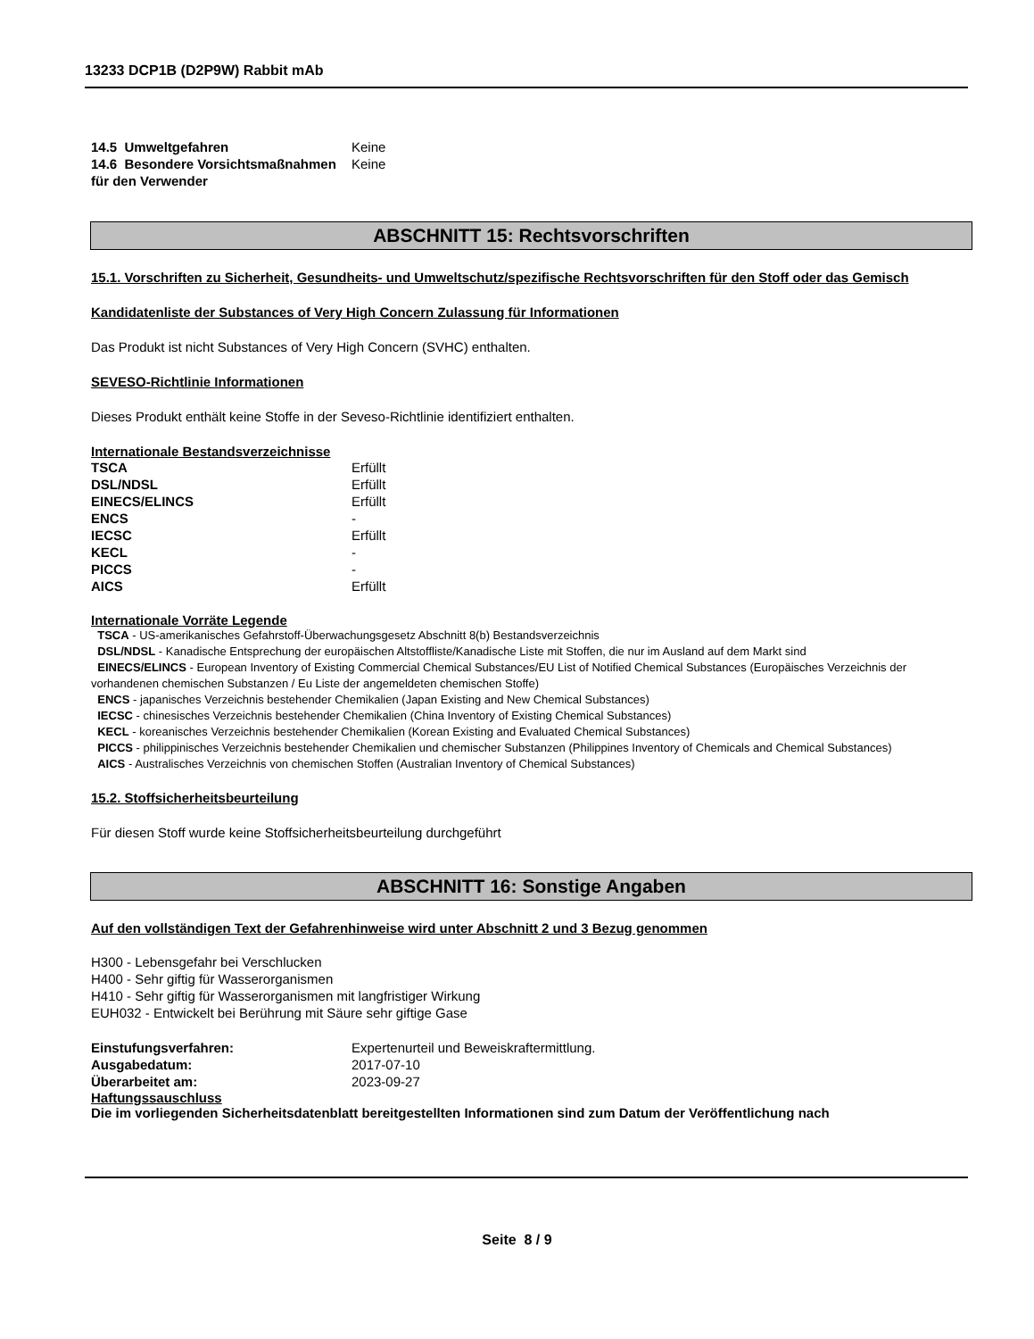13233 DCP1B (D2P9W) Rabbit mAb
| 14.5 Umweltgefahren | Keine |
| 14.6 Besondere Vorsichtsmaßnahmen für den Verwender | Keine |
ABSCHNITT 15: Rechtsvorschriften
15.1. Vorschriften zu Sicherheit, Gesundheits- und Umweltschutz/spezifische Rechtsvorschriften für den Stoff oder das Gemisch
Kandidatenliste der Substances of Very High Concern Zulassung für Informationen
Das Produkt ist nicht Substances of Very High Concern (SVHC) enthalten.
SEVESO-Richtlinie Informationen
Dieses Produkt enthält keine Stoffe in der Seveso-Richtlinie identifiziert enthalten.
Internationale Bestandsverzeichnisse
| TSCA | Erfüllt |
| DSL/NDSL | Erfüllt |
| EINECS/ELINCS | Erfüllt |
| ENCS | - |
| IECSC | Erfüllt |
| KECL | - |
| PICCS | - |
| AICS | Erfüllt |
Internationale Vorräte Legende
TSCA - US-amerikanisches Gefahrstoff-Überwachungsgesetz Abschnitt 8(b) Bestandsverzeichnis
DSL/NDSL - Kanadische Entsprechung der europäischen Altstoffliste/Kanadische Liste mit Stoffen, die nur im Ausland auf dem Markt sind
EINECS/ELINCS - European Inventory of Existing Commercial Chemical Substances/EU List of Notified Chemical Substances (Europäisches Verzeichnis der vorhandenen chemischen Substanzen / Eu Liste der angemeldeten chemischen Stoffe)
ENCS - japanisches Verzeichnis bestehender Chemikalien (Japan Existing and New Chemical Substances)
IECSC - chinesisches Verzeichnis bestehender Chemikalien (China Inventory of Existing Chemical Substances)
KECL - koreanisches Verzeichnis bestehender Chemikalien (Korean Existing and Evaluated Chemical Substances)
PICCS - philippinisches Verzeichnis bestehender Chemikalien und chemischer Substanzen (Philippines Inventory of Chemicals and Chemical Substances)
AICS - Australisches Verzeichnis von chemischen Stoffen (Australian Inventory of Chemical Substances)
15.2. Stoffsicherheitsbeurteilung
Für diesen Stoff wurde keine Stoffsicherheitsbeurteilung durchgeführt
ABSCHNITT 16: Sonstige Angaben
Auf den vollständigen Text der Gefahrenhinweise wird unter Abschnitt 2 und 3 Bezug genommen
H300 - Lebensgefahr bei Verschlucken
H400 - Sehr giftig für Wasserorganismen
H410 - Sehr giftig für Wasserorganismen mit langfristiger Wirkung
EUH032 - Entwickelt bei Berührung mit Säure sehr giftige Gase
| Einstufungsverfahren: | Expertenurteil und Beweiskraftermittlung. |
| Ausgabedatum: | 2017-07-10 |
| Überarbeitet am: | 2023-09-27 |
Haftungssauschluss
Die im vorliegenden Sicherheitsdatenblatt bereitgestellten Informationen sind zum Datum der Veröffentlichung nach
Seite 8 / 9